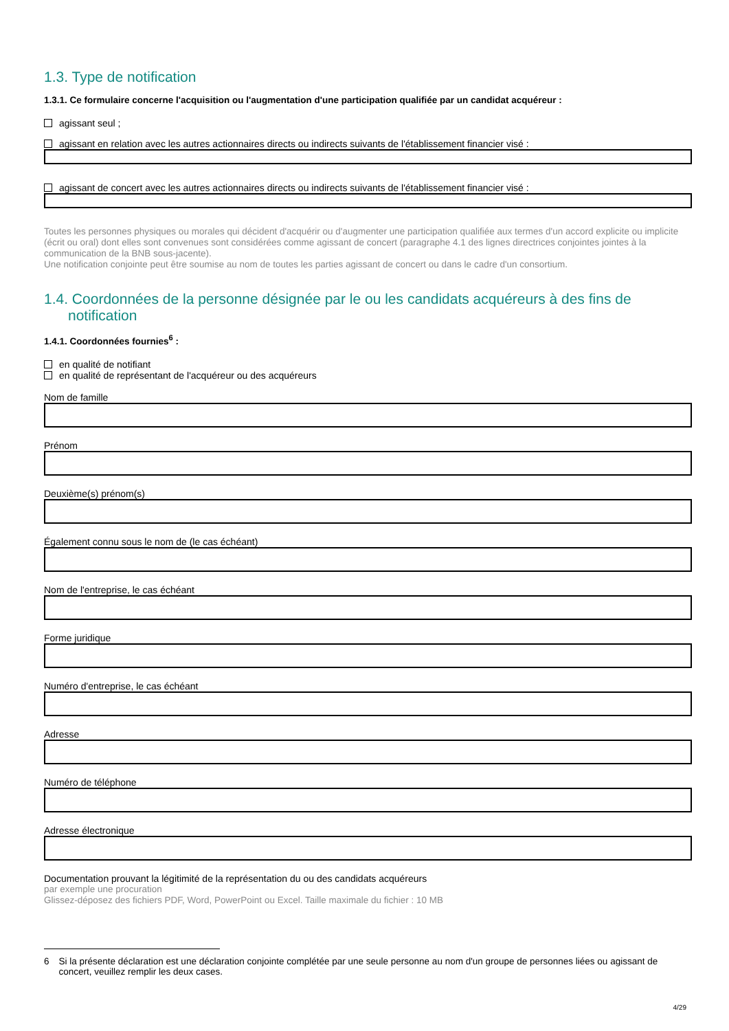1.3. Type de notification
1.3.1. Ce formulaire concerne l'acquisition ou l'augmentation d'une participation qualifiée par un candidat acquéreur :
agissant seul ;
agissant en relation avec les autres actionnaires directs ou indirects suivants de l'établissement financier visé :
agissant de concert avec les autres actionnaires directs ou indirects suivants de l'établissement financier visé :
Toutes les personnes physiques ou morales qui décident d'acquérir ou d'augmenter une participation qualifiée aux termes d'un accord explicite ou implicite (écrit ou oral) dont elles sont convenues sont considérées comme agissant de concert (paragraphe 4.1 des lignes directrices conjointes jointes à la communication de la BNB sous-jacente).
Une notification conjointe peut être soumise au nom de toutes les parties agissant de concert ou dans le cadre d'un consortium.
1.4. Coordonnées de la personne désignée par le ou les candidats acquéreurs à des fins de
notification
1.4.1. Coordonnées fournies<sup>6</sup> :
en qualité de notifiant
en qualité de représentant de l'acquéreur ou des acquéreurs
Nom de famille
Prénom
Deuxième(s) prénom(s)
Également connu sous le nom de (le cas échéant)
Nom de l'entreprise, le cas échéant
Forme juridique
Numéro d'entreprise, le cas échéant
Adresse
Numéro de téléphone
Adresse électronique
Documentation prouvant la légitimité de la représentation du ou des candidats acquéreurs
par exemple une procuration
Glissez-déposez des fichiers PDF, Word, PowerPoint ou Excel. Taille maximale du fichier : 10 MB
6 Si la présente déclaration est une déclaration conjointe complétée par une seule personne au nom d'un groupe de personnes liées ou agissant de concert, veuillez remplir les deux cases.
4/29